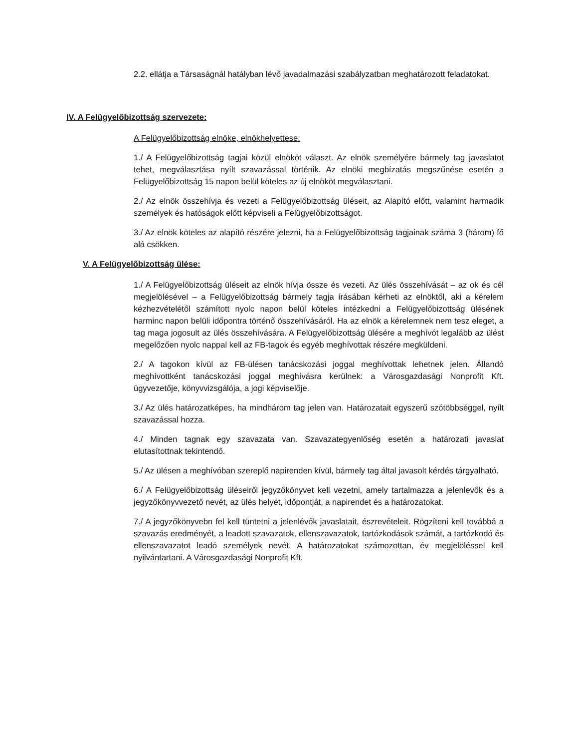2.2. ellátja a Társaságnál hatályban lévő javadalmazási szabályzatban meghatározott feladatokat.
IV. A Felügyelőbizottság szervezete:
A Felügyelőbizottság elnöke, elnökhelyettese:
1./ A Felügyelőbizottság tagjai közül elnököt választ. Az elnök személyére bármely tag javaslatot tehet, megválasztása nyílt szavazással történik. Az elnöki megbízatás megszűnése esetén a Felügyelőbizottság 15 napon belül köteles az új elnököt megválasztani.
2./ Az elnök összehívja és vezeti a Felügyelőbizottság üléseit, az Alapító előtt, valamint harmadik személyek és hatóságok előtt képviseli a Felügyelőbizottságot.
3./ Az elnök köteles az alapító részére jelezni, ha a Felügyelőbizottság tagjainak száma 3 (három) fő alá csökken.
V. A Felügyelőbizottság ülése:
1./ A Felügyelőbizottság üléseit az elnök hívja össze és vezeti. Az ülés összehívását – az ok és cél megjelölésével – a Felügyelőbizottság bármely tagja írásában kérheti az elnöktől, aki a kérelem kézhezvételétől számított nyolc napon belül köteles intézkedni a Felügyelőbizottság ülésének harminc napon belüli időpontra történő összehívásáról. Ha az elnök a kérelemnek nem tesz eleget, a tag maga jogosult az ülés összehívására. A Felügyelőbizottság ülésére a meghívót legalább az ülést megelőzően nyolc nappal kell az FB-tagok és egyéb meghívottak részére megküldeni.
2./ A tagokon kívül az FB-ülésen tanácskozási joggal meghívottak lehetnek jelen. Állandó meghívottként tanácskozási joggal meghívásra kerülnek: a Városgazdasági Nonprofit Kft. ügyvezetője, könyvvizsgálója, a jogi képviselője.
3./ Az ülés határozatképes, ha mindhárom tag jelen van. Határozatait egyszerű szótöbbséggel, nyílt szavazással hozza.
4./ Minden tagnak egy szavazata van. Szavazategyenlőség esetén a határozati javaslat elutasítottnak tekintendő.
5./ Az ülésen a meghívóban szereplő napirenden kívül, bármely tag által javasolt kérdés tárgyalható.
6./ A Felügyelőbizottság üléseiről jegyzőkönyvet kell vezetni, amely tartalmazza a jelenlevők és a jegyzőkönyvvezető nevét, az ülés helyét, időpontját, a napirendet és a határozatokat.
7./ A jegyzőkönyvebn fel kell tüntetni a jelenlévők javaslatait, észrevételeit. Rögzíteni kell továbbá a szavazás eredményét, a leadott szavazatok, ellenszavazatok, tartózkodások számát, a tartózkodó és ellenszavazatot leadó személyek nevét. A határozatokat számozottan, év megjelöléssel kell nyilvántartani. A Városgazdasági Nonprofit Kft.